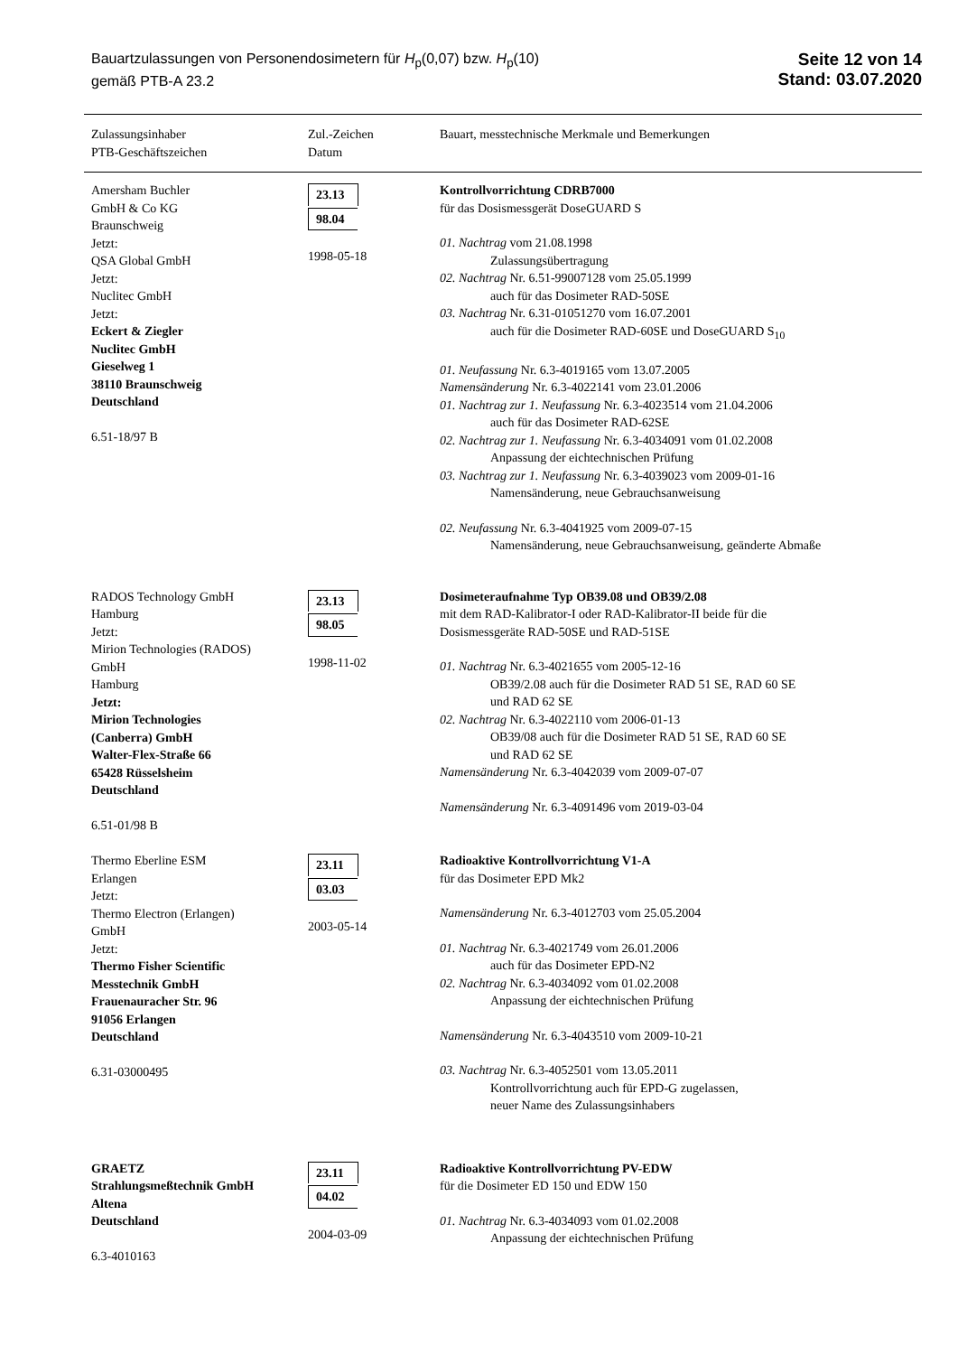Bauartzulassungen von Personendosimetern für H<sub>p</sub>(0,07) bzw. H<sub>p</sub>(10)
gemäß PTB-A 23.2
Seite 12 von 14
Stand: 03.07.2020
| Zulassungsinhaber PTB-Geschäftszeichen | Zul.-Zeichen Datum | Bauart, messtechnische Merkmale und Bemerkungen |
| --- | --- | --- |
| Amersham Buchler GmbH & Co KG Braunschweig Jetzt: QSA Global GmbH Jetzt: Nuclitec GmbH Jetzt: Eckert & Ziegler Nuclitec GmbH Gieselweg 1 38110 Braunschweig Deutschland 6.51-18/97 B | 23.13 98.04 1998-05-18 | Kontrollvorrichtung CDRB7000 für das Dosismessgerät DoseGUARD S 01. Nachtrag vom 21.08.1998 Zulassungsübertragung 02. Nachtrag Nr. 6.51-99007128 vom 25.05.1999 auch für das Dosimeter RAD-50SE 03. Nachtrag Nr. 6.31-01051270 vom 16.07.2001 auch für die Dosimeter RAD-60SE und DoseGUARD S<sub>10</sub> 01. Neufassung Nr. 6.3-4019165 vom 13.07.2005 Namensänderung Nr. 6.3-4022141 vom 23.01.2006 01. Nachtrag zur 1. Neufassung Nr. 6.3-4023514 vom 21.04.2006 auch für das Dosimeter RAD-62SE 02. Nachtrag zur 1. Neufassung Nr. 6.3-4034091 vom 01.02.2008 Anpassung der eichtechnischen Prüfung 03. Nachtrag zur 1. Neufassung Nr. 6.3-4039023 vom 2009-01-16 Namensänderung, neue Gebrauchsanweisung 02. Neufassung Nr. 6.3-4041925 vom 2009-07-15 Namensänderung, neue Gebrauchsanweisung, geänderte Abmaße |
| RADOS Technology GmbH Hamburg Jetzt: Mirion Technologies (RADOS) GmbH Hamburg Jetzt: Mirion Technologies (Canberra) GmbH Walter-Flex-Straße 66 65428 Rüsselsheim Deutschland 6.51-01/98 B | 23.13 98.05 1998-11-02 | Dosimeteraufnahme Typ OB39.08 und OB39/2.08 mit dem RAD-Kalibrator-I oder RAD-Kalibrator-II beide für die Dosismessgeräte RAD-50SE und RAD-51SE 01. Nachtrag Nr. 6.3-4021655 vom 2005-12-16 OB39/2.08 auch für die Dosimeter RAD 51 SE, RAD 60 SE und RAD 62 SE 02. Nachtrag Nr. 6.3-4022110 vom 2006-01-13 OB39/08 auch für die Dosimeter RAD 51 SE, RAD 60 SE und RAD 62 SE Namensänderung Nr. 6.3-4042039 vom 2009-07-07 Namensänderung Nr. 6.3-4091496 vom 2019-03-04 |
| Thermo Eberline ESM Erlangen Jetzt: Thermo Electron (Erlangen) GmbH Jetzt: Thermo Fisher Scientific Messtechnik GmbH Frauenauracher Str. 96 91056 Erlangen Deutschland 6.31-03000495 | 23.11 03.03 2003-05-14 | Radioaktive Kontrollvorrichtung V1-A für das Dosimeter EPD Mk2 Namensänderung Nr. 6.3-4012703 vom 25.05.2004 01. Nachtrag Nr. 6.3-4021749 vom 26.01.2006 auch für das Dosimeter EPD-N2 02. Nachtrag Nr. 6.3-4034092 vom 01.02.2008 Anpassung der eichtechnischen Prüfung Namensänderung Nr. 6.3-4043510 vom 2009-10-21 03. Nachtrag Nr. 6.3-4052501 vom 13.05.2011 Kontrollvorrichtung auch für EPD-G zugelassen, neuer Name des Zulassungsinhabers |
| GRAETZ Strahlungsmeßtechnik GmbH Altena Deutschland 6.3-4010163 | 23.11 04.02 2004-03-09 | Radioaktive Kontrollvorrichtung PV-EDW für die Dosimeter ED 150 und EDW 150 01. Nachtrag Nr. 6.3-4034093 vom 01.02.2008 Anpassung der eichtechnischen Prüfung |